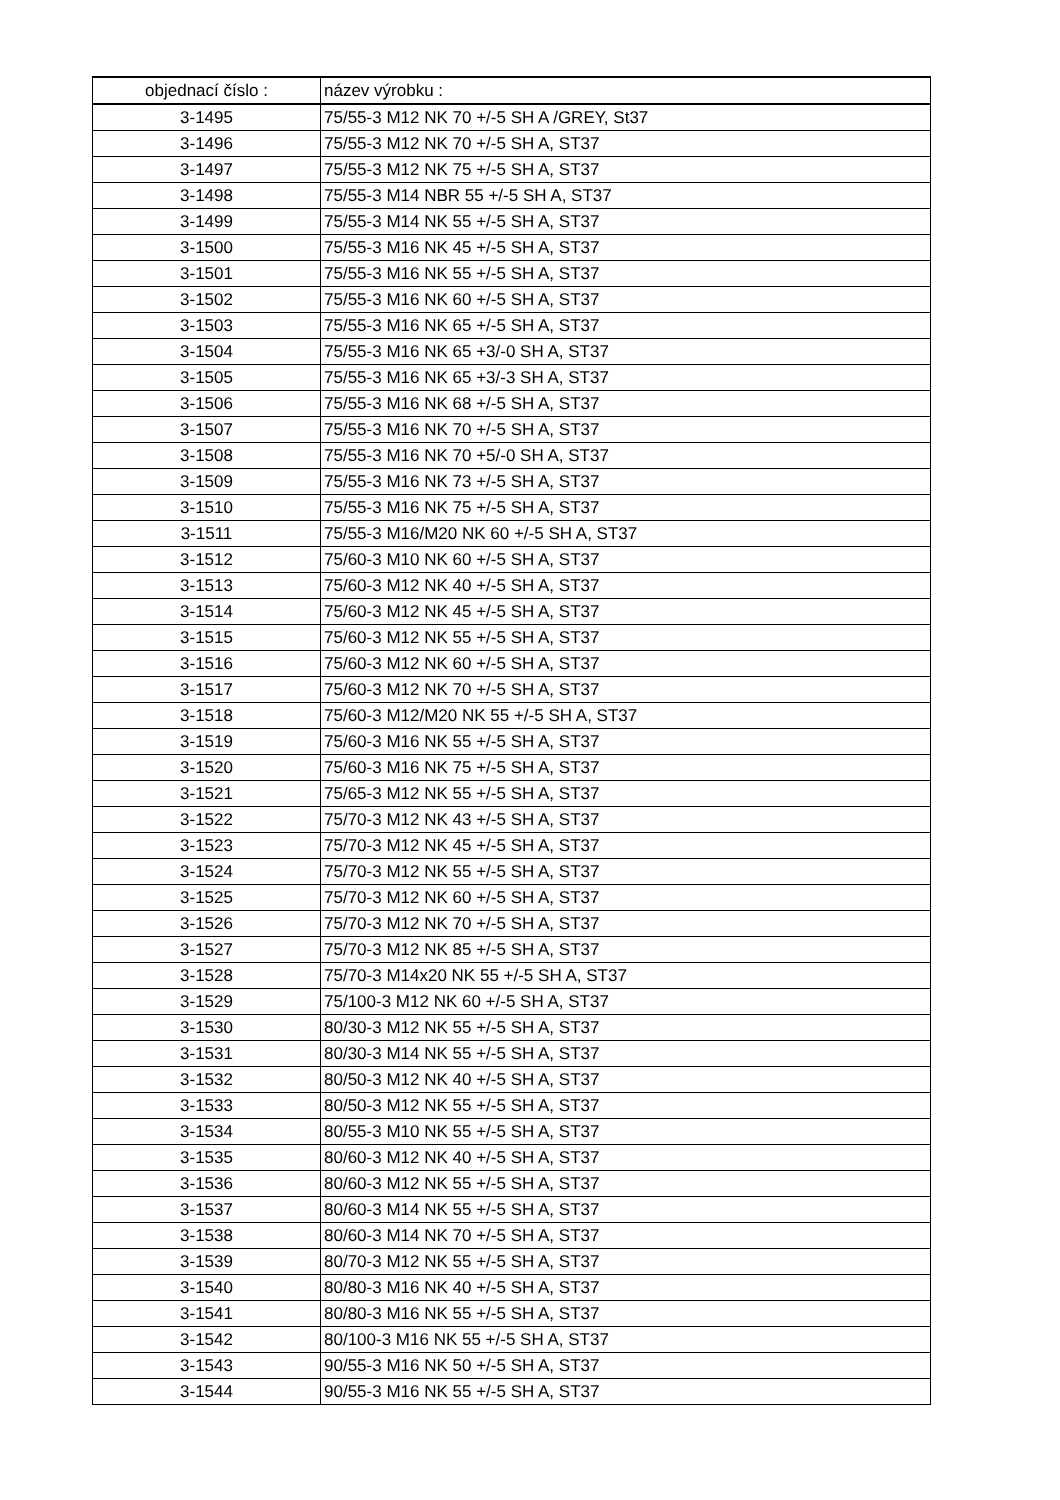| objednací číslo : | název výrobku : |
| --- | --- |
| 3-1495 | 75/55-3 M12 NK 70 +/-5 SH A /GREY, St37 |
| 3-1496 | 75/55-3 M12 NK 70 +/-5 SH A, ST37 |
| 3-1497 | 75/55-3 M12 NK 75 +/-5 SH A, ST37 |
| 3-1498 | 75/55-3 M14 NBR 55 +/-5 SH A, ST37 |
| 3-1499 | 75/55-3 M14 NK 55 +/-5 SH A, ST37 |
| 3-1500 | 75/55-3 M16 NK 45 +/-5 SH A, ST37 |
| 3-1501 | 75/55-3 M16 NK 55 +/-5 SH A, ST37 |
| 3-1502 | 75/55-3 M16 NK 60 +/-5 SH A, ST37 |
| 3-1503 | 75/55-3 M16 NK 65 +/-5 SH A, ST37 |
| 3-1504 | 75/55-3 M16 NK 65 +3/-0 SH A, ST37 |
| 3-1505 | 75/55-3 M16 NK 65 +3/-3 SH A, ST37 |
| 3-1506 | 75/55-3 M16 NK 68 +/-5 SH A, ST37 |
| 3-1507 | 75/55-3 M16 NK 70 +/-5 SH A, ST37 |
| 3-1508 | 75/55-3 M16 NK 70 +5/-0 SH A, ST37 |
| 3-1509 | 75/55-3 M16 NK 73 +/-5 SH A, ST37 |
| 3-1510 | 75/55-3 M16 NK 75 +/-5 SH A, ST37 |
| 3-1511 | 75/55-3 M16/M20 NK 60 +/-5 SH A, ST37 |
| 3-1512 | 75/60-3 M10 NK 60 +/-5 SH A, ST37 |
| 3-1513 | 75/60-3 M12 NK 40 +/-5 SH A, ST37 |
| 3-1514 | 75/60-3 M12 NK 45 +/-5 SH A, ST37 |
| 3-1515 | 75/60-3 M12 NK 55 +/-5 SH A, ST37 |
| 3-1516 | 75/60-3 M12 NK 60 +/-5 SH A, ST37 |
| 3-1517 | 75/60-3 M12 NK 70 +/-5 SH A, ST37 |
| 3-1518 | 75/60-3 M12/M20 NK 55 +/-5 SH A, ST37 |
| 3-1519 | 75/60-3 M16 NK 55 +/-5 SH A, ST37 |
| 3-1520 | 75/60-3 M16 NK 75 +/-5 SH A, ST37 |
| 3-1521 | 75/65-3 M12 NK 55 +/-5 SH A, ST37 |
| 3-1522 | 75/70-3 M12 NK 43 +/-5 SH A, ST37 |
| 3-1523 | 75/70-3 M12 NK 45 +/-5 SH A, ST37 |
| 3-1524 | 75/70-3 M12 NK 55 +/-5 SH A, ST37 |
| 3-1525 | 75/70-3 M12 NK 60 +/-5 SH A, ST37 |
| 3-1526 | 75/70-3 M12 NK 70 +/-5 SH A, ST37 |
| 3-1527 | 75/70-3 M12 NK 85 +/-5 SH A, ST37 |
| 3-1528 | 75/70-3 M14x20 NK 55 +/-5 SH A, ST37 |
| 3-1529 | 75/100-3 M12 NK 60 +/-5 SH A, ST37 |
| 3-1530 | 80/30-3 M12 NK 55 +/-5 SH A, ST37 |
| 3-1531 | 80/30-3 M14 NK 55 +/-5 SH A, ST37 |
| 3-1532 | 80/50-3 M12 NK 40 +/-5 SH A, ST37 |
| 3-1533 | 80/50-3 M12 NK 55 +/-5 SH A, ST37 |
| 3-1534 | 80/55-3 M10 NK 55 +/-5 SH A, ST37 |
| 3-1535 | 80/60-3 M12 NK 40 +/-5 SH A, ST37 |
| 3-1536 | 80/60-3 M12 NK 55 +/-5 SH A, ST37 |
| 3-1537 | 80/60-3 M14 NK 55 +/-5 SH A, ST37 |
| 3-1538 | 80/60-3 M14 NK 70 +/-5 SH A, ST37 |
| 3-1539 | 80/70-3 M12 NK 55 +/-5 SH A, ST37 |
| 3-1540 | 80/80-3 M16 NK 40 +/-5 SH A, ST37 |
| 3-1541 | 80/80-3 M16 NK 55 +/-5 SH A, ST37 |
| 3-1542 | 80/100-3 M16 NK 55 +/-5 SH A, ST37 |
| 3-1543 | 90/55-3 M16 NK 50 +/-5 SH A, ST37 |
| 3-1544 | 90/55-3 M16 NK 55 +/-5 SH A, ST37 |